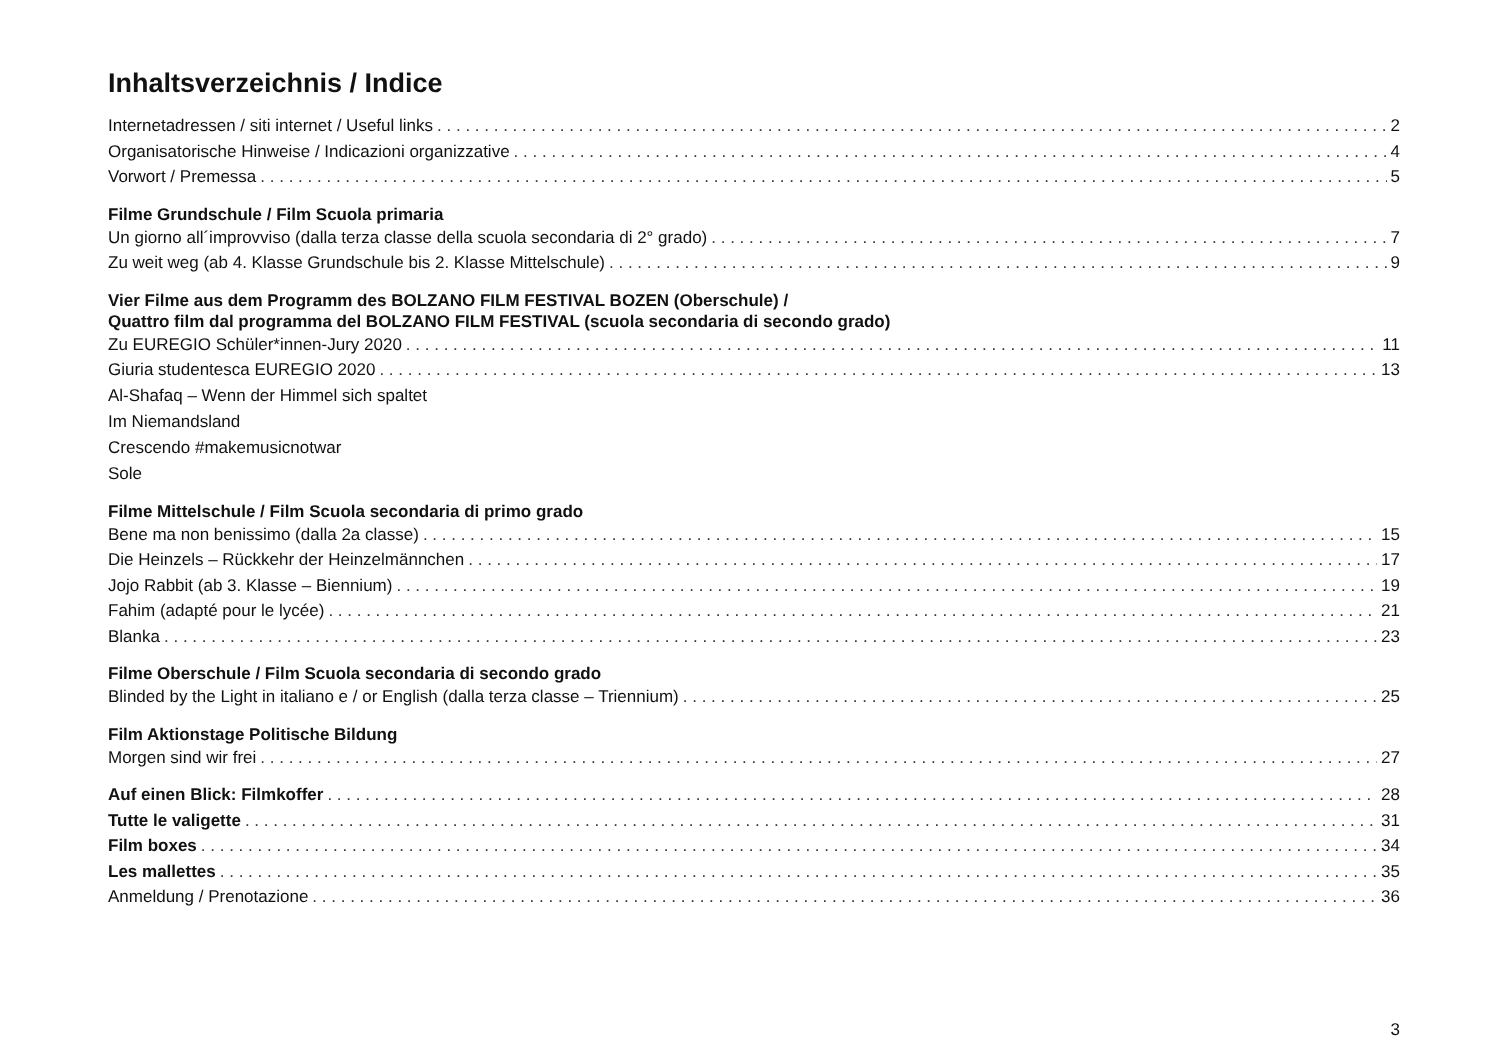Inhaltsverzeichnis / Indice
Internetadressen / siti internet / Useful links 2
Organisatorische Hinweise / Indicazioni organizzative 4
Vorwort / Premessa 5
Filme Grundschule / Film Scuola primaria
Un giorno all´improvviso (dalla terza classe della scuola secondaria di 2° grado) 7
Zu weit weg (ab 4. Klasse Grundschule bis 2. Klasse Mittelschule) 9
Vier Filme aus dem Programm des BOLZANO FILM FESTIVAL BOZEN (Oberschule) /
Quattro film dal programma del BOLZANO FILM FESTIVAL (scuola secondaria di secondo grado)
Zu EUREGIO Schüler*innen-Jury 2020 11
Giuria studentesca EUREGIO 2020 13
Al-Shafaq – Wenn der Himmel sich spaltet
Im Niemandsland
Crescendo #makemusicnotwar
Sole
Filme Mittelschule / Film Scuola secondaria di primo grado
Bene ma non benissimo (dalla 2a classe) 15
Die Heinzels – Rückkehr der Heinzelmännchen 17
Jojo Rabbit (ab 3. Klasse – Biennium) 19
Fahim (adapté pour le lycée) 21
Blanka 23
Filme Oberschule / Film Scuola secondaria di secondo grado
Blinded by the Light in italiano e / or English (dalla terza classe – Triennium) 25
Film Aktionstage Politische Bildung
Morgen sind wir frei 27
Auf einen Blick: Filmkoffer 28
Tutte le valigette 31
Film boxes 34
Les mallettes 35
Anmeldung / Prenotazione 36
3